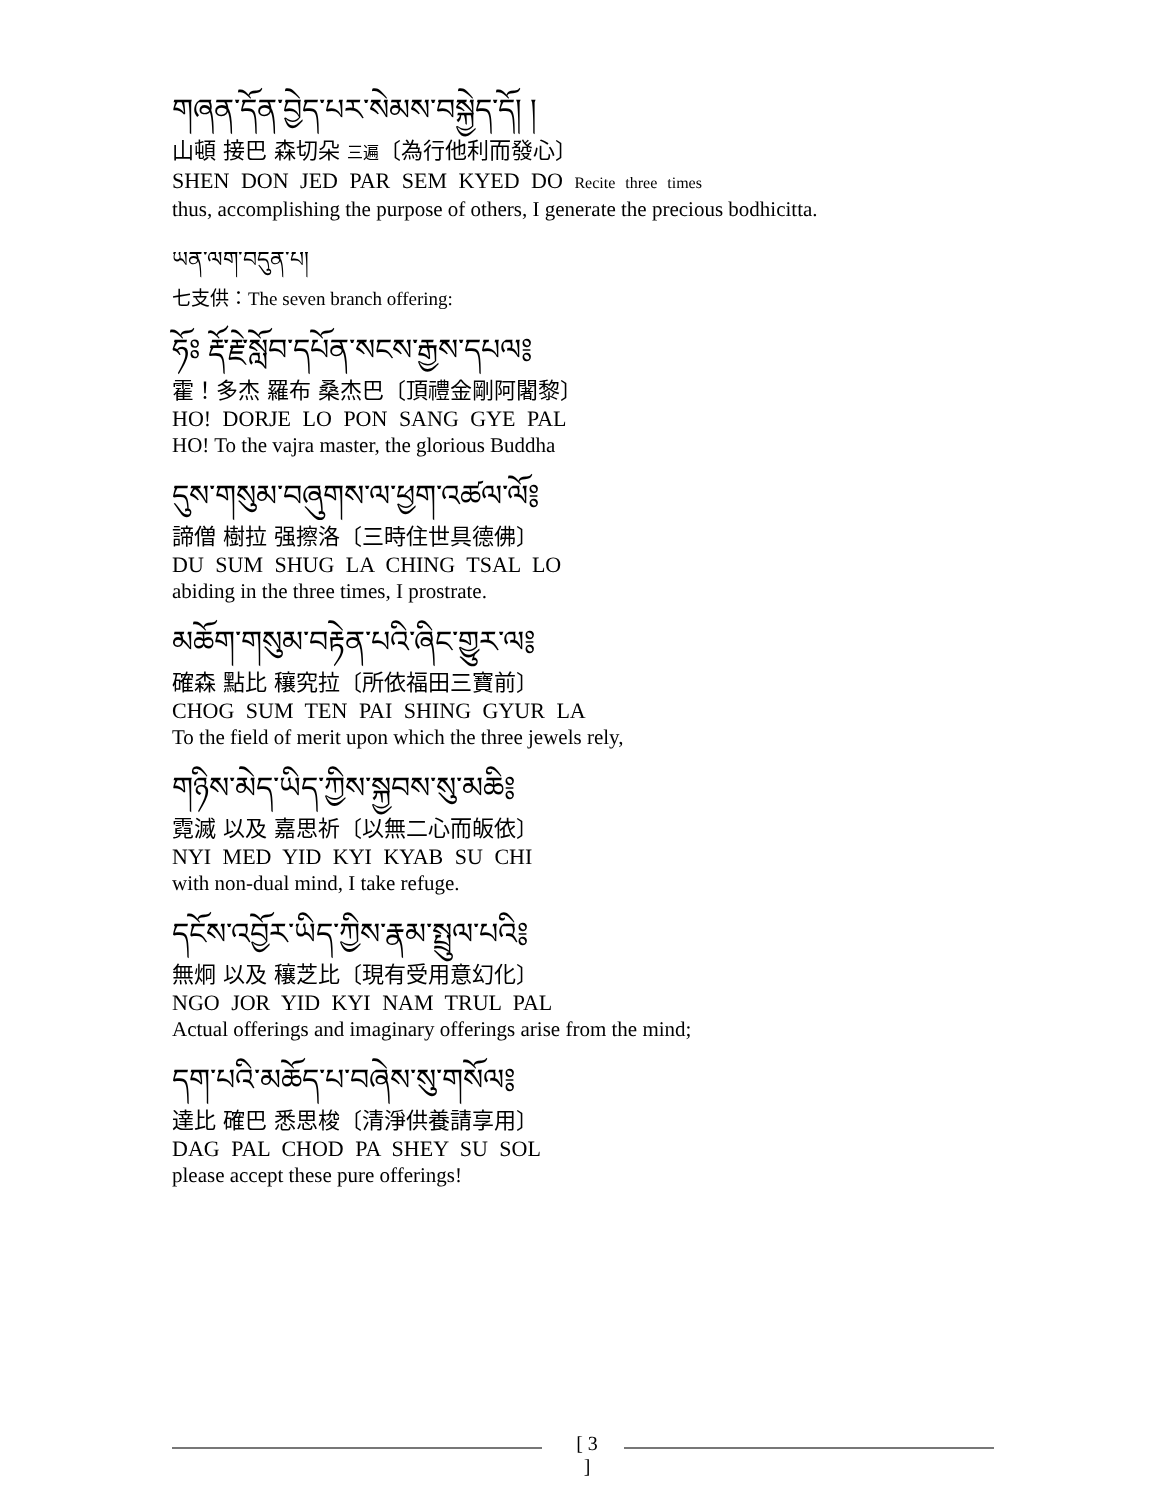གཞན་དོན་བྱེད་པར་སེམས་བསྐྱེད་དོ། །
山頓 接巴 森切朵 三遍〔為行他利而發心〕
SHEN DON JED PAR SEM KYED DO Recite three times
thus, accomplishing the purpose of others, I generate the precious bodhicitta.
ཡན་ལག་བདུན་པ།
七支供：The seven branch offering:
ཧོཿ རྡོ་རྗེ་སློབ་དཔོན་སངས་རྒྱས་དཔལ༔
霍！多杰 羅布 桑杰巴〔頂禮金剛阿闍黎〕
HO! DORJE LO PON SANG GYE PAL
HO! To the vajra master, the glorious Buddha
དུས་གསུམ་བཞུགས་ལ་ཕྱག་འཚལ་ལོ༔
諦僧 樹拉 强擦洛〔三時住世具德佛〕
DU SUM SHUG LA CHING TSAL LO
abiding in the three times, I prostrate.
མཆོག་གསུམ་བརྟེན་པའི་ཞིང་གྱུར་ལ༔
確森 點比 穰究拉〔所依福田三寶前〕
CHOG SUM TEN PAI SHING GYUR LA
To the field of merit upon which the three jewels rely,
གཉིས་མེད་ཡིད་ཀྱིས་སྐྱབས་སུ་མཆི༔
霓滅 以及 嘉思祈〔以無二心而皈依〕
NYI MED YID KYI KYAB SU CHI
with non-dual mind, I take refuge.
དངོས་འབྱོར་ཡིད་ཀྱིས་རྣམ་སྤྲུལ་པའི༔
無炯 以及 穰芝比〔現有受用意幻化〕
NGO JOR YID KYI NAM TRUL PAL
Actual offerings and imaginary offerings arise from the mind;
དག་པའི་མཆོད་པ་བཞེས་སུ་གསོལ༔
達比 確巴 悉思梭〔清淨供養請享用〕
DAG PAL CHOD PA SHEY SU SOL
please accept these pure offerings!
[ 3 ]